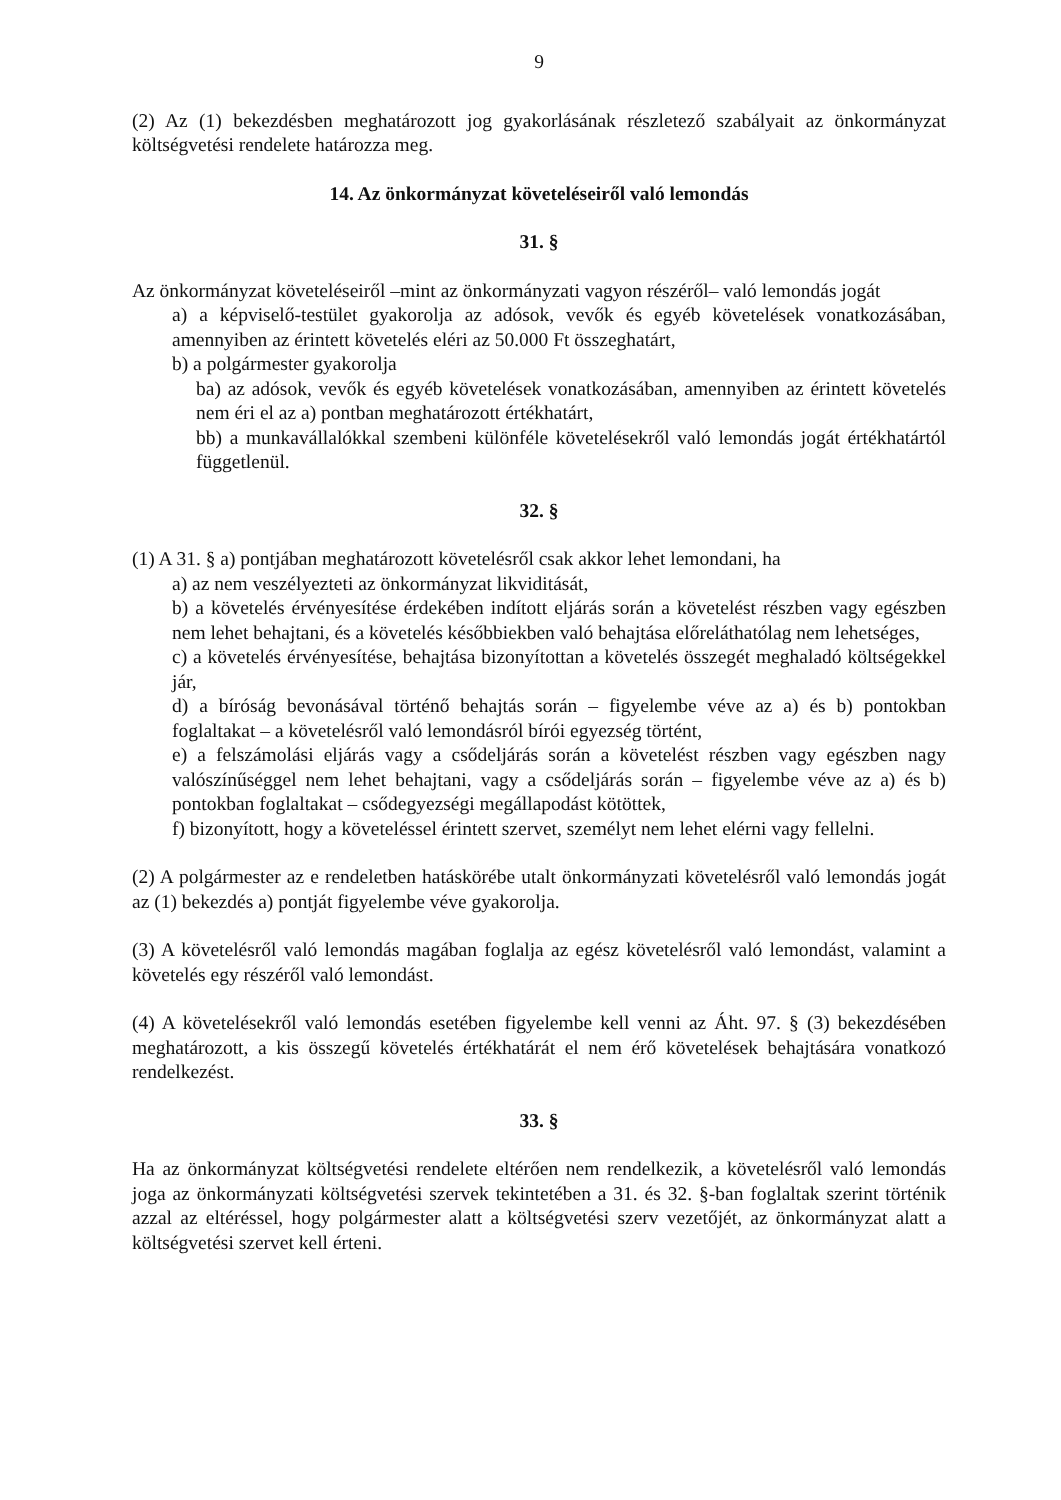9
(2) Az (1) bekezdésben meghatározott jog gyakorlásának részletező szabályait az önkormányzat költségvetési rendelete határozza meg.
14. Az önkormányzat követeléseiről való lemondás
31. §
Az önkormányzat követeléseiről –mint az önkormányzati vagyon részéről– való lemondás jogát
a) a képviselő-testület gyakorolja az adósok, vevők és egyéb követelések vonatkozásában, amennyiben az érintett követelés eléri az 50.000 Ft összeghatárt,
b) a polgármester gyakorolja
ba) az adósok, vevők és egyéb követelések vonatkozásában, amennyiben az érintett követelés nem éri el az a) pontban meghatározott értékhatárt,
bb) a munkavállalókkal szembeni különféle követelésekről való lemondás jogát értékhatártól függetlenül.
32. §
(1) A 31. § a) pontjában meghatározott követelésről csak akkor lehet lemondani, ha
a) az nem veszélyezteti az önkormányzat likviditását,
b) a követelés érvényesítése érdekében indított eljárás során a követelést részben vagy egészben nem lehet behajtani, és a követelés későbbiekben való behajtása előreláthatólag nem lehetséges,
c) a követelés érvényesítése, behajtása bizonyítottan a követelés összegét meghaladó költségekkel jár,
d) a bíróság bevonásával történő behajtás során – figyelembe véve az a) és b) pontokban foglaltakat – a követelésről való lemondásról bírói egyezség történt,
e) a felszámolási eljárás vagy a csődeljárás során a követelést részben vagy egészben nagy valószínűséggel nem lehet behajtani, vagy a csődeljárás során – figyelembe véve az a) és b) pontokban foglaltakat – csődegyezségi megállapodást kötöttek,
f) bizonyított, hogy a követeléssel érintett szervet, személyt nem lehet elérni vagy fellelni.
(2) A polgármester az e rendeletben hatáskörébe utalt önkormányzati követelésről való lemondás jogát az (1) bekezdés a) pontját figyelembe véve gyakorolja.
(3) A követelésről való lemondás magában foglalja az egész követelésről való lemondást, valamint a követelés egy részéről való lemondást.
(4) A követelésekről való lemondás esetében figyelembe kell venni az Áht. 97. § (3) bekezdésében meghatározott, a kis összegű követelés értékhatárát el nem érő követelések behajtására vonatkozó rendelkezést.
33. §
Ha az önkormányzat költségvetési rendelete eltérően nem rendelkezik, a követelésről való lemondás joga az önkormányzati költségvetési szervek tekintetében a 31. és 32. §-ban foglaltak szerint történik azzal az eltéréssel, hogy polgármester alatt a költségvetési szerv vezetőjét, az önkormányzat alatt a költségvetési szervet kell érteni.